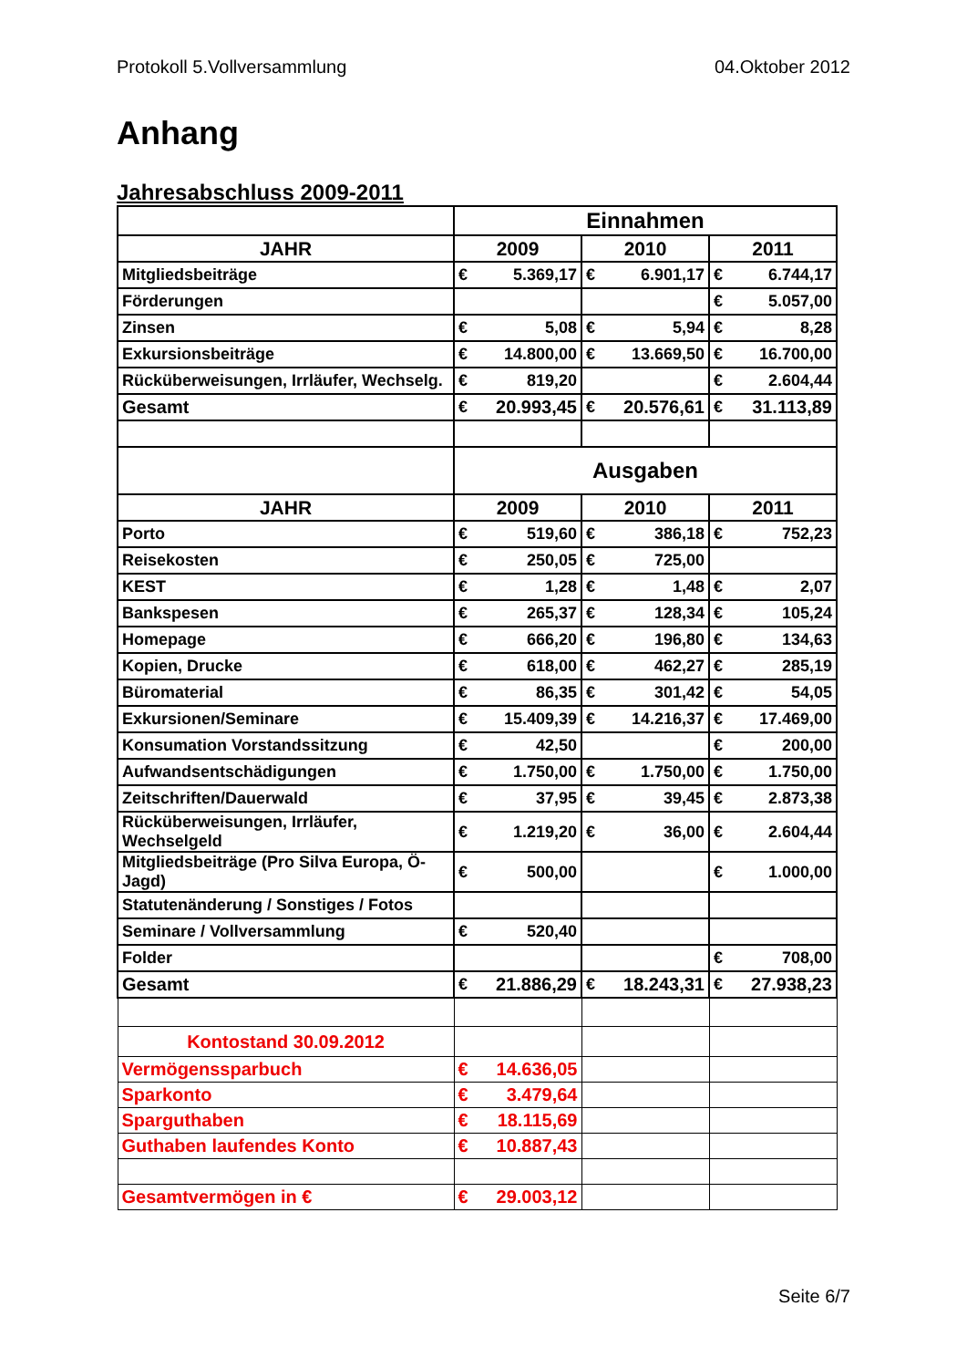Protokoll 5.Vollversammlung 04.Oktober 2012
Anhang
Jahresabschluss 2009-2011
| | Einnahmen | | | | | |
| JAHR | 2009 | | 2010 | | 2011 | |
| Mitgliedsbeiträge | € | 5.369,17 | € | 6.901,17 | € | 6.744,17 |
| Förderungen | | | | | € | 5.057,00 |
| Zinsen | € | 5,08 | € | 5,94 | € | 8,28 |
| Exkursionsbeiträge | € | 14.800,00 | € | 13.669,50 | € | 16.700,00 |
| Rücküberweisungen, Irrläufer, Wechselg. | € | 819,20 | | | € | 2.604,44 |
| Gesamt | € | 20.993,45 | € | 20.576,61 | € | 31.113,89 |
| | Ausgaben | | | | | |
| JAHR | 2009 | | 2010 | | 2011 | |
| Porto | € | 519,60 | € | 386,18 | € | 752,23 |
| Reisekosten | € | 250,05 | € | 725,00 | | |
| KEST | € | 1,28 | € | 1,48 | € | 2,07 |
| Bankspesen | € | 265,37 | € | 128,34 | € | 105,24 |
| Homepage | € | 666,20 | € | 196,80 | € | 134,63 |
| Kopien, Drucke | € | 618,00 | € | 462,27 | € | 285,19 |
| Büromaterial | € | 86,35 | € | 301,42 | € | 54,05 |
| Exkursionen/Seminare | € | 15.409,39 | € | 14.216,37 | € | 17.469,00 |
| Konsumation Vorstandssitzung | € | 42,50 | | | € | 200,00 |
| Aufwandsentschädigungen | € | 1.750,00 | € | 1.750,00 | € | 1.750,00 |
| Zeitschriften/Dauerwald | € | 37,95 | € | 39,45 | € | 2.873,38 |
| Rücküberweisungen, Irrläufer, Wechselgeld | € | 1.219,20 | € | 36,00 | € | 2.604,44 |
| Mitgliedsbeiträge (Pro Silva Europa, Ö-Jagd) | € | 500,00 | | | € | 1.000,00 |
| Statutenänderung / Sonstiges / Fotos | | | | | | |
| Seminare / Vollversammlung | € | 520,40 | | | | |
| Folder | | | | | € | 708,00 |
| Gesamt | € | 21.886,29 | € | 18.243,31 | € | 27.938,23 |
| Kontostand 30.09.2012 | | | | | | |
| Vermögenssparbuch | € | 14.636,05 | | | | |
| Sparkonto | € | 3.479,64 | | | | |
| Sparguthaben | € | 18.115,69 | | | | |
| Guthaben laufendes Konto | € | 10.887,43 | | | | |
| Gesamtvermögen in € | € | 29.003,12 | | | | |
Seite 6/7